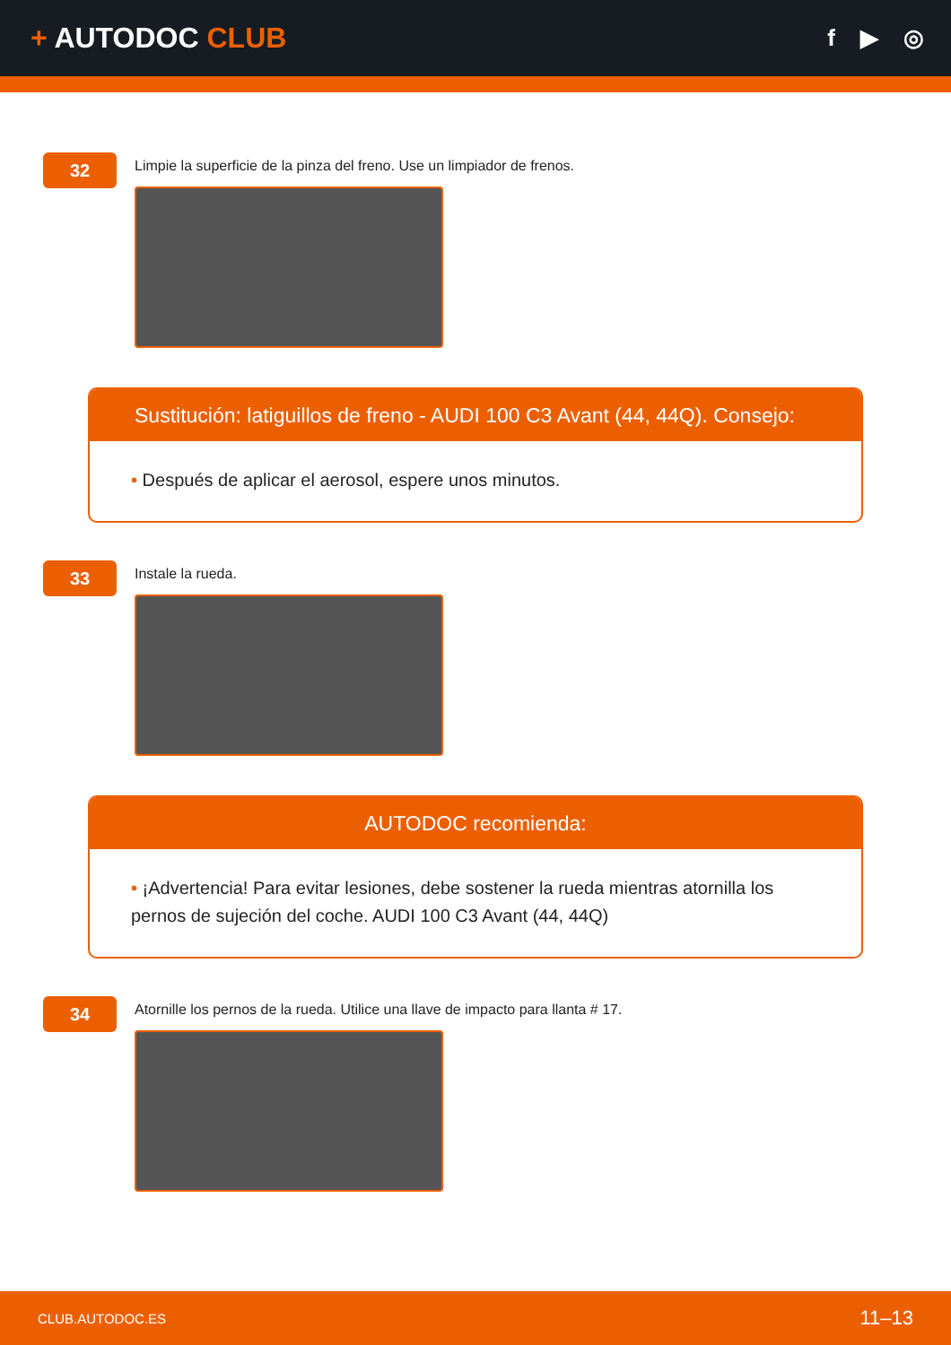+ AUTODOC CLUB
f ▶ ◎
32
Limpie la superficie de la pinza del freno. Use un limpiador de frenos.
Sustitución: latiguillos de freno - AUDI 100 C3 Avant (44, 44Q). Consejo:
• Después de aplicar el aerosol, espere unos minutos.
33
Instale la rueda.
AUTODOC recomienda:
• ¡Advertencia! Para evitar lesiones, debe sostener la rueda mientras atornilla los pernos de sujeción del coche. AUDI 100 C3 Avant (44, 44Q)
34
Atornille los pernos de la rueda. Utilice una llave de impacto para llanta # 17.
CLUB.AUTODOC.ES 11–13